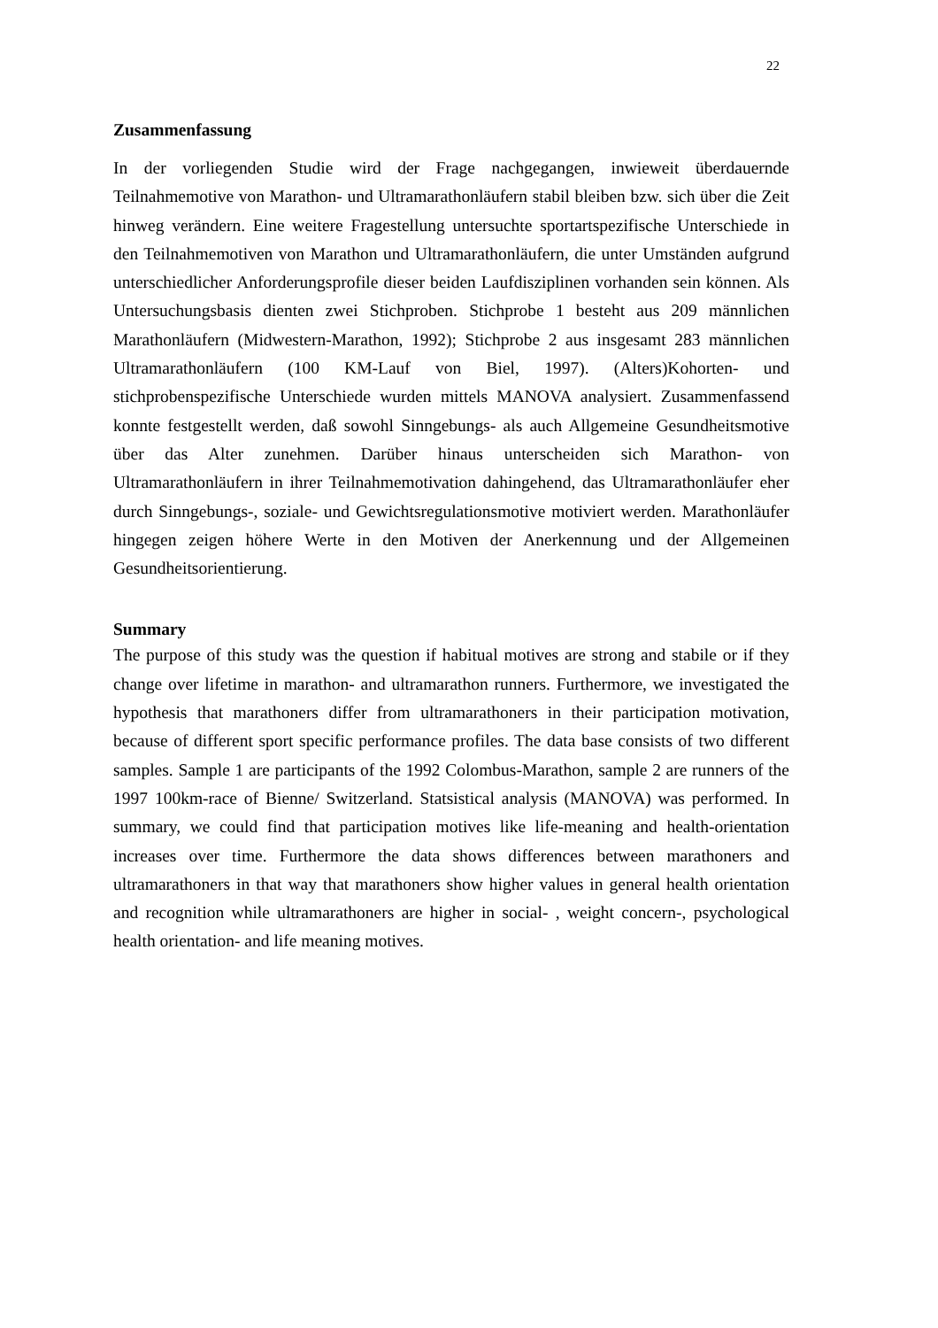22
Zusammenfassung
In der vorliegenden Studie wird der Frage nachgegangen, inwieweit überdauernde Teilnahmemotive von Marathon- und Ultramarathonläufern stabil bleiben bzw. sich über die Zeit hinweg verändern. Eine weitere Fragestellung untersuchte sportartspezifische Unterschiede in den Teilnahmemotiven von Marathon und Ultramarathonläufern, die unter Umständen aufgrund unterschiedlicher Anforderungsprofile dieser beiden Laufdisziplinen vorhanden sein können. Als Untersuchungsbasis dienten zwei Stichproben. Stichprobe 1 besteht aus 209 männlichen Marathonläufern (Midwestern-Marathon, 1992); Stichprobe 2 aus insgesamt 283 männlichen Ultramarathonläufern (100 KM-Lauf von Biel, 1997). (Alters)Kohorten- und stichprobenspezifische Unterschiede wurden mittels MANOVA analysiert. Zusammenfassend konnte festgestellt werden, daß sowohl Sinngebungs- als auch Allgemeine Gesundheitsmotive über das Alter zunehmen. Darüber hinaus unterscheiden sich Marathon- von Ultramarathonläufern in ihrer Teilnahmemotivation dahingehend, das Ultramarathonläufer eher durch Sinngebungs-, soziale- und Gewichtsregulationsmotive motiviert werden. Marathonläufer hingegen zeigen höhere Werte in den Motiven der Anerkennung und der Allgemeinen Gesundheitsorientierung.
Summary
The purpose of this study was the question if habitual motives are strong and stabile or if they change over lifetime in marathon- and ultramarathon runners. Furthermore, we investigated the hypothesis that marathoners differ from ultramarathoners in their participation motivation, because of different sport specific performance profiles. The data base consists of two different samples. Sample 1 are participants of the 1992 Colombus-Marathon, sample 2 are runners of the 1997 100km-race of Bienne/ Switzerland. Statsistical analysis (MANOVA) was performed. In summary, we could find that participation motives like life-meaning and health-orientation increases over time. Furthermore the data shows differences between marathoners and ultramarathoners in that way that marathoners show higher values in general health orientation and recognition while ultramarathoners are higher in social- , weight concern-, psychological health orientation- and life meaning motives.